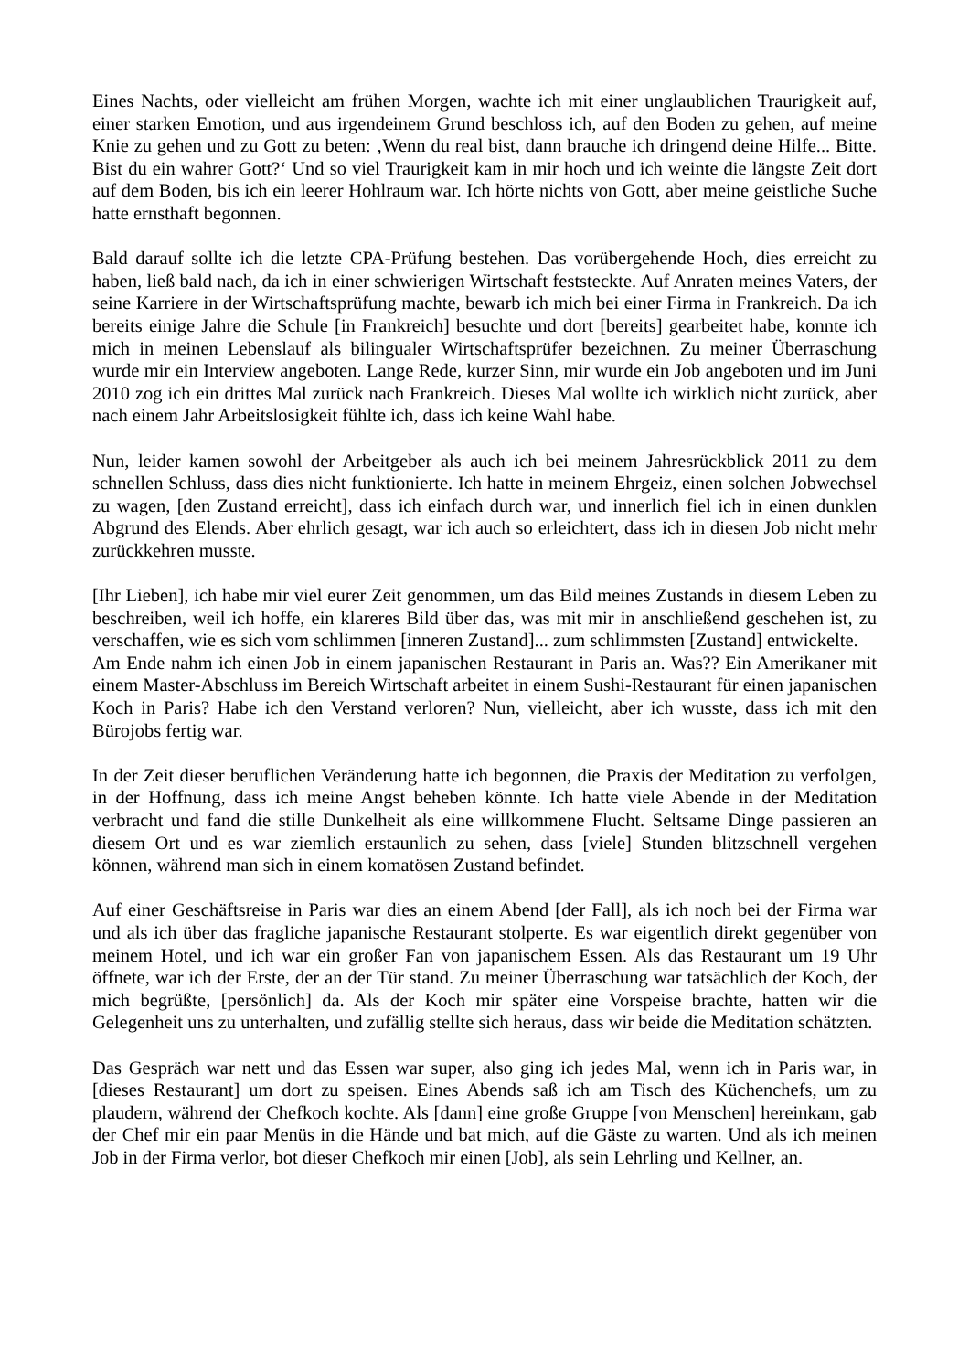Eines Nachts, oder vielleicht am frühen Morgen, wachte ich mit einer unglaublichen Traurigkeit auf, einer starken Emotion, und aus irgendeinem Grund beschloss ich, auf den Boden zu gehen, auf meine Knie zu gehen und zu Gott zu beten: ‚Wenn du real bist, dann brauche ich dringend deine Hilfe... Bitte. Bist du ein wahrer Gott?‘ Und so viel Traurigkeit kam in mir hoch und ich weinte die längste Zeit dort auf dem Boden, bis ich ein leerer Hohlraum war. Ich hörte nichts von Gott, aber meine geistliche Suche hatte ernsthaft begonnen.
Bald darauf sollte ich die letzte CPA-Prüfung bestehen. Das vorübergehende Hoch, dies erreicht zu haben, ließ bald nach, da ich in einer schwierigen Wirtschaft feststeckte. Auf Anraten meines Vaters, der seine Karriere in der Wirtschaftsprüfung machte, bewarb ich mich bei einer Firma in Frankreich. Da ich bereits einige Jahre die Schule [in Frankreich] besuchte und dort [bereits] gearbeitet habe, konnte ich mich in meinen Lebenslauf als bilingualer Wirtschaftsprüfer bezeichnen. Zu meiner Überraschung wurde mir ein Interview angeboten. Lange Rede, kurzer Sinn, mir wurde ein Job angeboten und im Juni 2010 zog ich ein drittes Mal zurück nach Frankreich. Dieses Mal wollte ich wirklich nicht zurück, aber nach einem Jahr Arbeitslosigkeit fühlte ich, dass ich keine Wahl habe.
Nun, leider kamen sowohl der Arbeitgeber als auch ich bei meinem Jahresrückblick 2011 zu dem schnellen Schluss, dass dies nicht funktionierte. Ich hatte in meinem Ehrgeiz, einen solchen Jobwechsel zu wagen, [den Zustand erreicht], dass ich einfach durch war, und innerlich fiel ich in einen dunklen Abgrund des Elends. Aber ehrlich gesagt, war ich auch so erleichtert, dass ich in diesen Job nicht mehr zurückkehren musste.
[Ihr Lieben], ich habe mir viel eurer Zeit genommen, um das Bild meines Zustands in diesem Leben zu beschreiben, weil ich hoffe, ein klareres Bild über das, was mit mir in anschließend geschehen ist, zu verschaffen, wie es sich vom schlimmen [inneren Zustand]... zum schlimmsten [Zustand] entwickelte.
Am Ende nahm ich einen Job in einem japanischen Restaurant in Paris an. Was?? Ein Amerikaner mit einem Master-Abschluss im Bereich Wirtschaft arbeitet in einem Sushi-Restaurant für einen japanischen Koch in Paris? Habe ich den Verstand verloren? Nun, vielleicht, aber ich wusste, dass ich mit den Bürojobs fertig war.
In der Zeit dieser beruflichen Veränderung hatte ich begonnen, die Praxis der Meditation zu verfolgen, in der Hoffnung, dass ich meine Angst beheben könnte. Ich hatte viele Abende in der Meditation verbracht und fand die stille Dunkelheit als eine willkommene Flucht. Seltsame Dinge passieren an diesem Ort und es war ziemlich erstaunlich zu sehen, dass [viele] Stunden blitzschnell vergehen können, während man sich in einem komatösen Zustand befindet.
Auf einer Geschäftsreise in Paris war dies an einem Abend [der Fall], als ich noch bei der Firma war und als ich über das fragliche japanische Restaurant stolperte. Es war eigentlich direkt gegenüber von meinem Hotel, und ich war ein großer Fan von japanischem Essen. Als das Restaurant um 19 Uhr öffnete, war ich der Erste, der an der Tür stand. Zu meiner Überraschung war tatsächlich der Koch, der mich begrüßte, [persönlich] da. Als der Koch mir später eine Vorspeise brachte, hatten wir die Gelegenheit uns zu unterhalten, und zufällig stellte sich heraus, dass wir beide die Meditation schätzten.
Das Gespräch war nett und das Essen war super, also ging ich jedes Mal, wenn ich in Paris war, in [dieses Restaurant] um dort zu speisen. Eines Abends saß ich am Tisch des Küchenchefs, um zu plaudern, während der Chefkoch kochte. Als [dann] eine große Gruppe [von Menschen] hereinkam, gab der Chef mir ein paar Menüs in die Hände und bat mich, auf die Gäste zu warten. Und als ich meinen Job in der Firma verlor, bot dieser Chefkoch mir einen [Job], als sein Lehrling und Kellner, an.